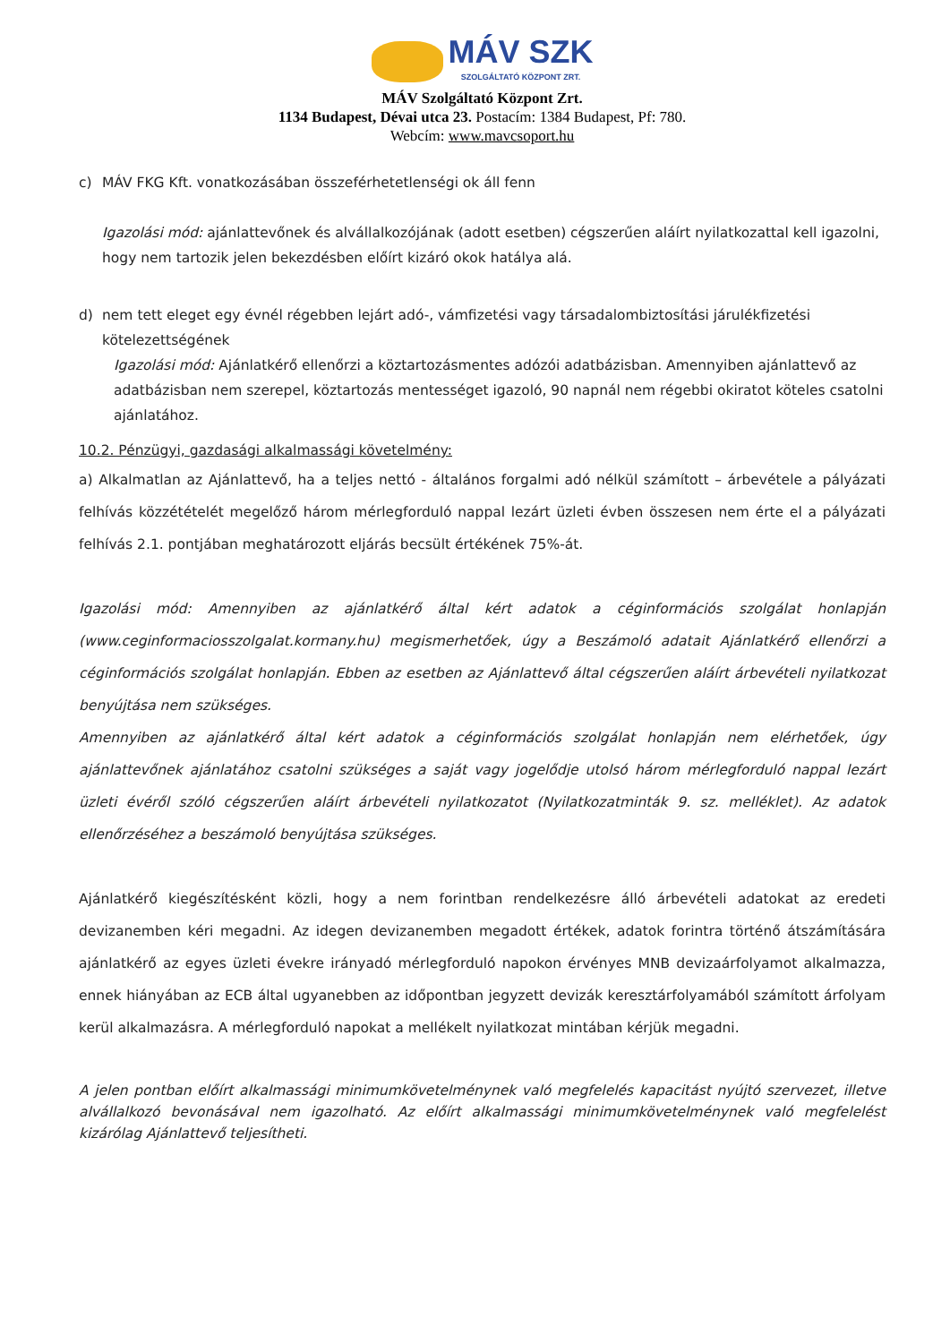MÁV SZK
SZOLGÁLTATÓ KÖZPONT ZRT.
MÁV Szolgáltató Központ Zrt.
1134 Budapest, Dévai utca 23. Postacím: 1384 Budapest, Pf: 780.
Webcím: www.mavcsoport.hu
c) MÁV FKG Kft. vonatkozásában összeférhetetlenségi ok áll fenn
Igazolási mód: ajánlattevőnek és alvállalkozójának (adott esetben) cégszerűen aláírt nyilatkozattal kell igazolni, hogy nem tartozik jelen bekezdésben előírt kizáró okok hatálya alá.
d) nem tett eleget egy évnél régebben lejárt adó-, vámfizetési vagy társadalombiztosítási járulékfizetési kötelezettségének
Igazolási mód: Ajánlatkérő ellenőrzi a köztartozásmentes adózói adatbázisban. Amennyiben ajánlattevő az adatbázisban nem szerepel, köztartozás mentességet igazoló, 90 napnál nem régebbi okiratot köteles csatolni ajánlatához.
10.2. Pénzügyi, gazdasági alkalmassági követelmény:
a) Alkalmatlan az Ajánlattevő, ha a teljes nettó - általános forgalmi adó nélkül számított – árbevétele a pályázati felhívás közzétételét megelőző három mérlegforduló nappal lezárt üzleti évben összesen nem érte el a pályázati felhívás 2.1. pontjában meghatározott eljárás becsült értékének 75%-át.
Igazolási mód: Amennyiben az ajánlatkérő által kért adatok a céginformációs szolgálat honlapján (www.ceginformaciosszolgalat.kormany.hu) megismerhetőek, úgy a Beszámoló adatait Ajánlatkérő ellenőrzi a céginformációs szolgálat honlapján. Ebben az esetben az Ajánlattevő által cégszerűen aláírt árbevételi nyilatkozat benyújtása nem szükséges.
Amennyiben az ajánlatkérő által kért adatok a céginformációs szolgálat honlapján nem elérhetőek, úgy ajánlattevőnek ajánlatához csatolni szükséges a saját vagy jogelődje utolsó három mérlegforduló nappal lezárt üzleti évéről szóló cégszerűen aláírt árbevételi nyilatkozatot (Nyilatkozatminták 9. sz. melléklet). Az adatok ellenőrzéséhez a beszámoló benyújtása szükséges.
Ajánlatkérő kiegészítésként közli, hogy a nem forintban rendelkezésre álló árbevételi adatokat az eredeti devizanemben kéri megadni. Az idegen devizanemben megadott értékek, adatok forintra történő átszámítására ajánlatkérő az egyes üzleti évekre irányadó mérlegforduló napokon érvényes MNB devizaárfolyamot alkalmazza, ennek hiányában az ECB által ugyanebben az időpontban jegyzett devizák keresztárfolyamából számított árfolyam kerül alkalmazásra. A mérlegforduló napokat a mellékelt nyilatkozat mintában kérjük megadni.
A jelen pontban előírt alkalmassági minimumkövetelménynek való megfelelés kapacitást nyújtó szervezet, illetve alvállalkozó bevonásával nem igazolható. Az előírt alkalmassági minimumkövetelménynek való megfelelést kizárólag Ajánlattevő teljesítheti.